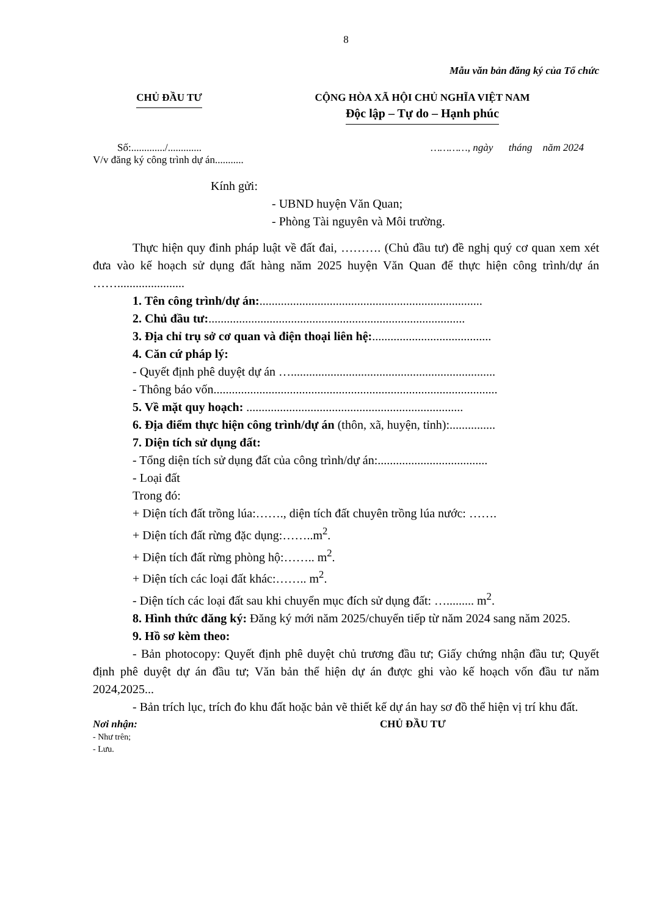8
Mẫu văn bản đăng ký của Tổ chức
CHỦ ĐẦU TƯ CỘNG HÒA XÃ HỘI CHỦ NGHĨA VIỆT NAM
Độc lập – Tự do – Hạnh phúc
Số:............./.............
V/v đăng ký công trình dự án...........
…………, ngày tháng năm 2024
Kính gửi:
- UBND huyện Văn Quan;
- Phòng Tài nguyên và Môi trường.
Thực hiện quy đinh pháp luật về đất đai, ………. (Chủ đầu tư) đề nghị quý cơ quan xem xét đưa vào kế hoạch sử dụng đất hàng năm 2025 huyện Văn Quan để thực hiện công trình/dự án ……......................
1. Tên công trình/dự án:.........................................................................
2. Chủ đầu tư:....................................................................................
3. Địa chỉ trụ sở cơ quan và điện thoại liên hệ:.......................................
4. Căn cứ pháp lý:
- Quyết định phê duyệt dự án …...................................................................
- Thông báo vốn.............................................................................................
5. Về mặt quy hoạch: .......................................................................
6. Địa điểm thực hiện công trình/dự án (thôn, xã, huyện, tỉnh):...............
7. Diện tích sử dụng đất:
- Tổng diện tích sử dụng đất của công trình/dự án:....................................
- Loại đất
Trong đó:
+ Diện tích đất trồng lúa:……., diện tích đất chuyên trồng lúa nước: …….
+ Diện tích đất rừng đặc dụng:……..m<sup>2</sup>.
+ Diện tích đất rừng phòng hộ:…….. m<sup>2</sup>.
+ Diện tích các loại đất khác:…….. m<sup>2</sup>.
- Diện tích các loại đất sau khi chuyển mục đích sử dụng đất: …......... m<sup>2</sup>.
8. Hình thức đăng ký: Đăng ký mới năm 2025/chuyển tiếp từ năm 2024 sang năm 2025.
9. Hồ sơ kèm theo:
- Bản photocopy: Quyết định phê duyệt chủ trương đầu tư; Giấy chứng nhận đầu tư; Quyết định phê duyệt dự án đầu tư; Văn bản thể hiện dự án được ghi vào kế hoạch vốn đầu tư năm 2024,2025...
- Bản trích lục, trích đo khu đất hoặc bản vẽ thiết kế dự án hay sơ đồ thể hiện vị trí khu đất.
Nơi nhận:
- Như trên;
- Lưu.
CHỦ ĐẦU TƯ